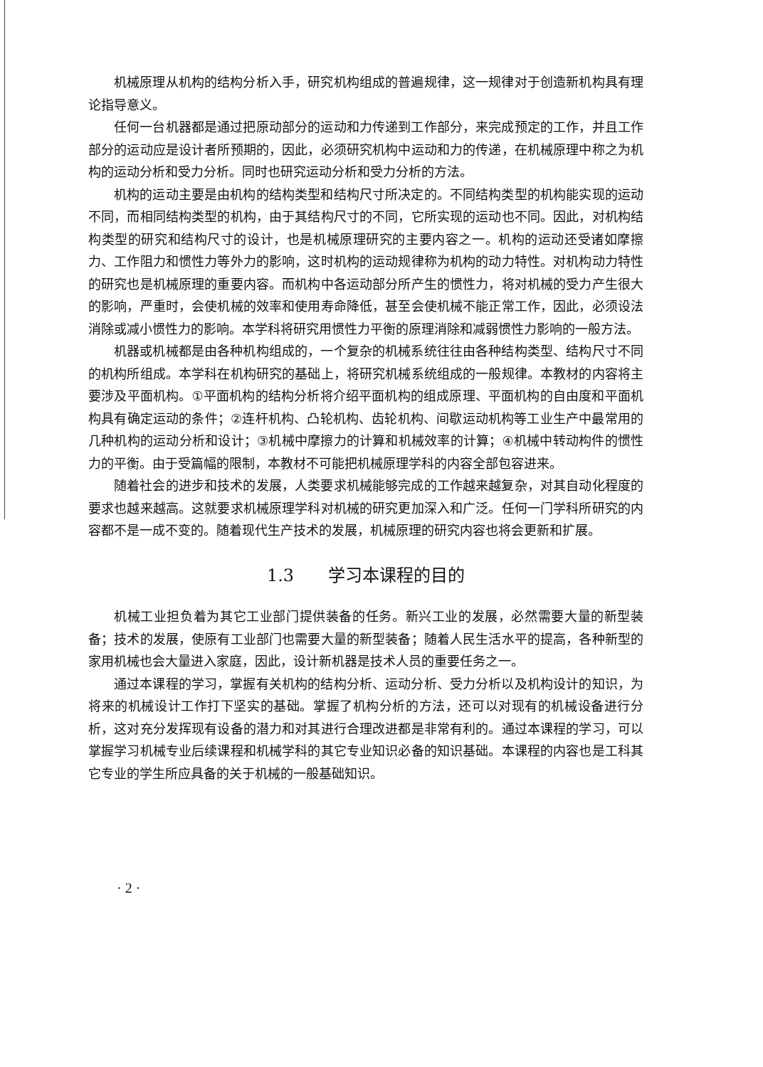机械原理从机构的结构分析入手，研究机构组成的普遍规律，这一规律对于创造新机构具有理论指导意义。
任何一台机器都是通过把原动部分的运动和力传递到工作部分，来完成预定的工作，并且工作部分的运动应是设计者所预期的，因此，必须研究机构中运动和力的传递，在机械原理中称之为机构的运动分析和受力分析。同时也研究运动分析和受力分析的方法。
机构的运动主要是由机构的结构类型和结构尺寸所决定的。不同结构类型的机构能实现的运动不同，而相同结构类型的机构，由于其结构尺寸的不同，它所实现的运动也不同。因此，对机构结构类型的研究和结构尺寸的设计，也是机械原理研究的主要内容之一。机构的运动还受诸如摩擦力、工作阻力和惯性力等外力的影响，这时机构的运动规律称为机构的动力特性。对机构动力特性的研究也是机械原理的重要内容。而机构中各运动部分所产生的惯性力，将对机械的受力产生很大的影响，严重时，会使机械的效率和使用寿命降低，甚至会使机械不能正常工作，因此，必须设法消除或减小惯性力的影响。本学科将研究用惯性力平衡的原理消除和减弱惯性力影响的一般方法。
机器或机械都是由各种机构组成的，一个复杂的机械系统往往由各种结构类型、结构尺寸不同的机构所组成。本学科在机构研究的基础上，将研究机械系统组成的一般规律。本教材的内容将主要涉及平面机构。①平面机构的结构分析将介绍平面机构的组成原理、平面机构的自由度和平面机构具有确定运动的条件；②连杆机构、凸轮机构、齿轮机构、间歇运动机构等工业生产中最常用的几种机构的运动分析和设计；③机械中摩擦力的计算和机械效率的计算；④机械中转动构件的惯性力的平衡。由于受篇幅的限制，本教材不可能把机械原理学科的内容全部包容进来。
随着社会的进步和技术的发展，人类要求机械能够完成的工作越来越复杂，对其自动化程度的要求也越来越高。这就要求机械原理学科对机械的研究更加深入和广泛。任何一门学科所研究的内容都不是一成不变的。随着现代生产技术的发展，机械原理的研究内容也将会更新和扩展。
1.3　　学习本课程的目的
机械工业担负着为其它工业部门提供装备的任务。新兴工业的发展，必然需要大量的新型装备；技术的发展，使原有工业部门也需要大量的新型装备；随着人民生活水平的提高，各种新型的家用机械也会大量进入家庭，因此，设计新机器是技术人员的重要任务之一。
通过本课程的学习，掌握有关机构的结构分析、运动分析、受力分析以及机构设计的知识，为将来的机械设计工作打下坚实的基础。掌握了机构分析的方法，还可以对现有的机械设备进行分析，这对充分发挥现有设备的潜力和对其进行合理改进都是非常有利的。通过本课程的学习，可以掌握学习机械专业后续课程和机械学科的其它专业知识必备的知识基础。本课程的内容也是工科其它专业的学生所应具备的关于机械的一般基础知识。
· 2 ·